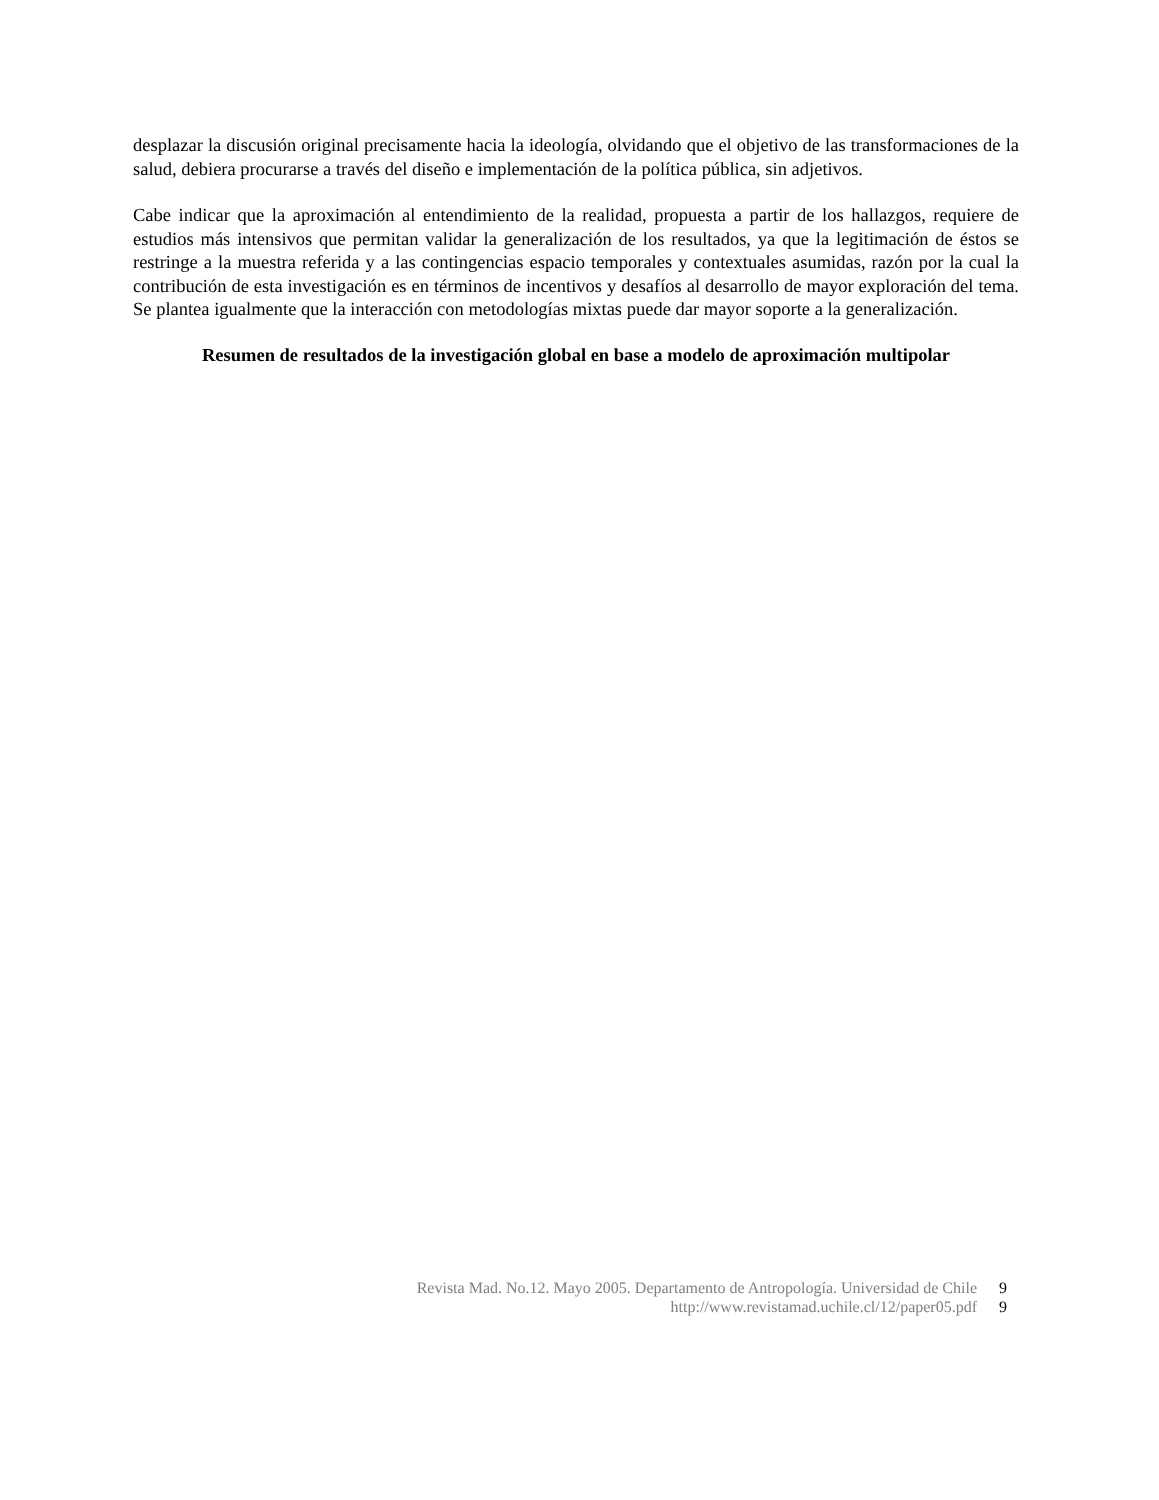desplazar la discusión original precisamente hacia la ideología, olvidando que el objetivo de las transformaciones de la salud, debiera procurarse a través del diseño e implementación de la política pública, sin adjetivos.
Cabe indicar que la aproximación al entendimiento de la realidad, propuesta a partir de los hallazgos, requiere de estudios más intensivos que permitan validar la generalización de los resultados, ya que la legitimación de éstos se restringe a la muestra referida y a las contingencias espacio temporales y contextuales asumidas, razón por la cual la contribución de esta investigación es en términos de incentivos y desafíos al desarrollo de mayor exploración del tema. Se plantea igualmente que la interacción con metodologías mixtas puede dar mayor soporte a la generalización.
Resumen de resultados de la investigación global en base a modelo de aproximación multipolar
Revista Mad. No.12. Mayo 2005. Departamento de Antropología. Universidad de Chile 9
http://www.revistamad.uchile.cl/12/paper05.pdf 9